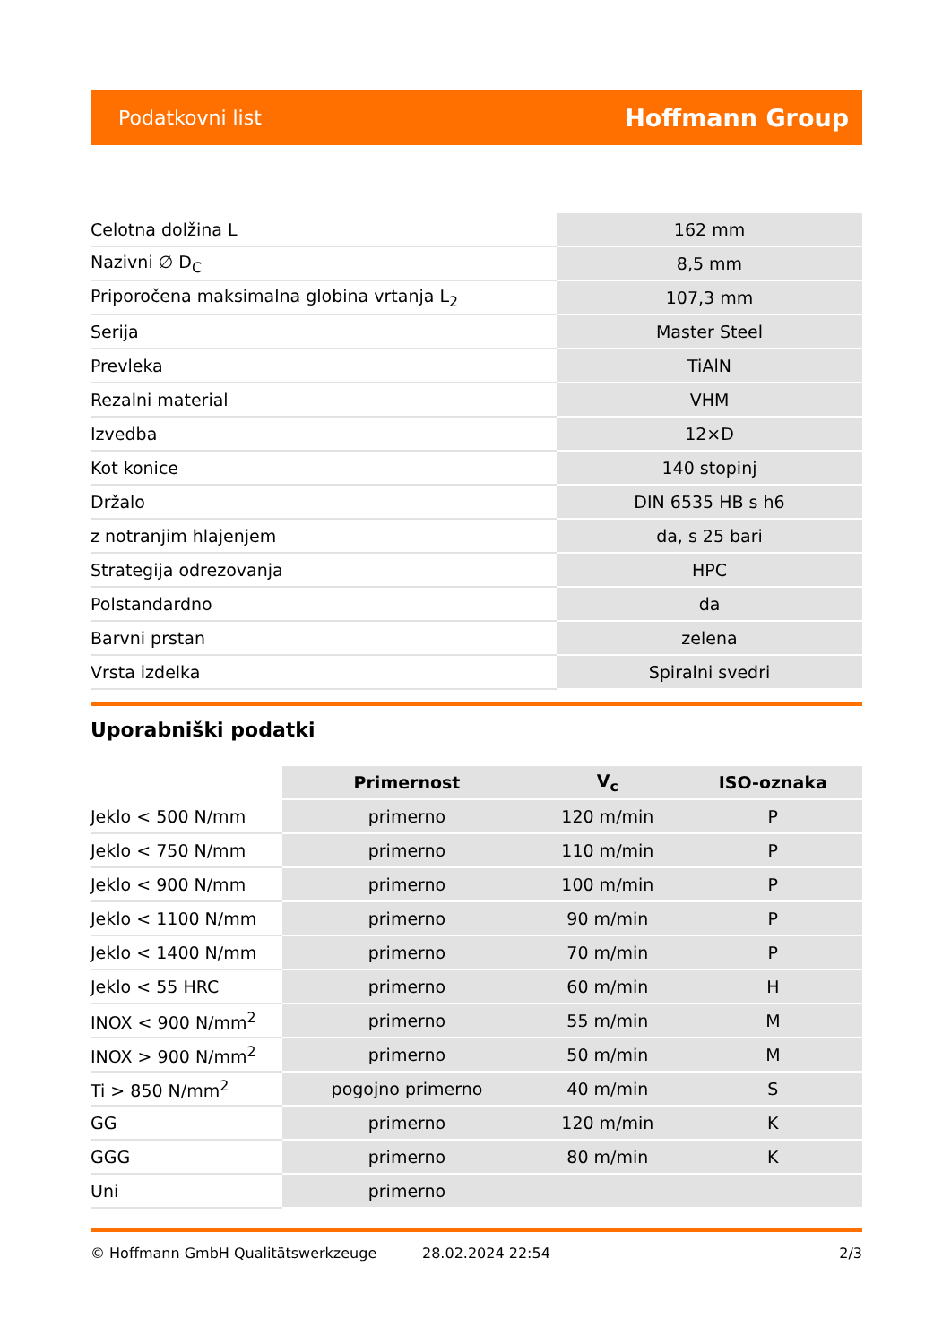Podatkovni list Hoffmann Group
| Celotna dolžina L | 162 mm |
| Nazivni ∅ D<sub>C</sub> | 8,5 mm |
| Priporočena maksimalna globina vrtanja L<sub>2</sub> | 107,3 mm |
| Serija | Master Steel |
| Prevleka | TiAlN |
| Rezalni material | VHM |
| Izvedba | 12×D |
| Kot konice | 140 stopinj |
| Držalo | DIN 6535 HB s h6 |
| z notranjim hlajenjem | da, s 25 bari |
| Strategija odrezovanja | HPC |
| Polstandardno | da |
| Barvni prstan | zelena |
| Vrsta izdelka | Spiralni svedri |
Uporabniški podatki
| | Primernost | V<sub>c</sub> | ISO-oznaka |
| --- | --- | --- | --- |
| Jeklo < 500 N/mm | primerno | 120 m/min | P |
| Jeklo < 750 N/mm | primerno | 110 m/min | P |
| Jeklo < 900 N/mm | primerno | 100 m/min | P |
| Jeklo < 1100 N/mm | primerno | 90 m/min | P |
| Jeklo < 1400 N/mm | primerno | 70 m/min | P |
| Jeklo < 55 HRC | primerno | 60 m/min | H |
| INOX < 900 N/mm<sup>2</sup> | primerno | 55 m/min | M |
| INOX > 900 N/mm<sup>2</sup> | primerno | 50 m/min | M |
| Ti > 850 N/mm<sup>2</sup> | pogojno primerno | 40 m/min | S |
| GG | primerno | 120 m/min | K |
| GGG | primerno | 80 m/min | K |
| Uni | primerno | | |
© Hoffmann GmbH Qualitätswerkzeuge 28.02.2024 22:54 2/3